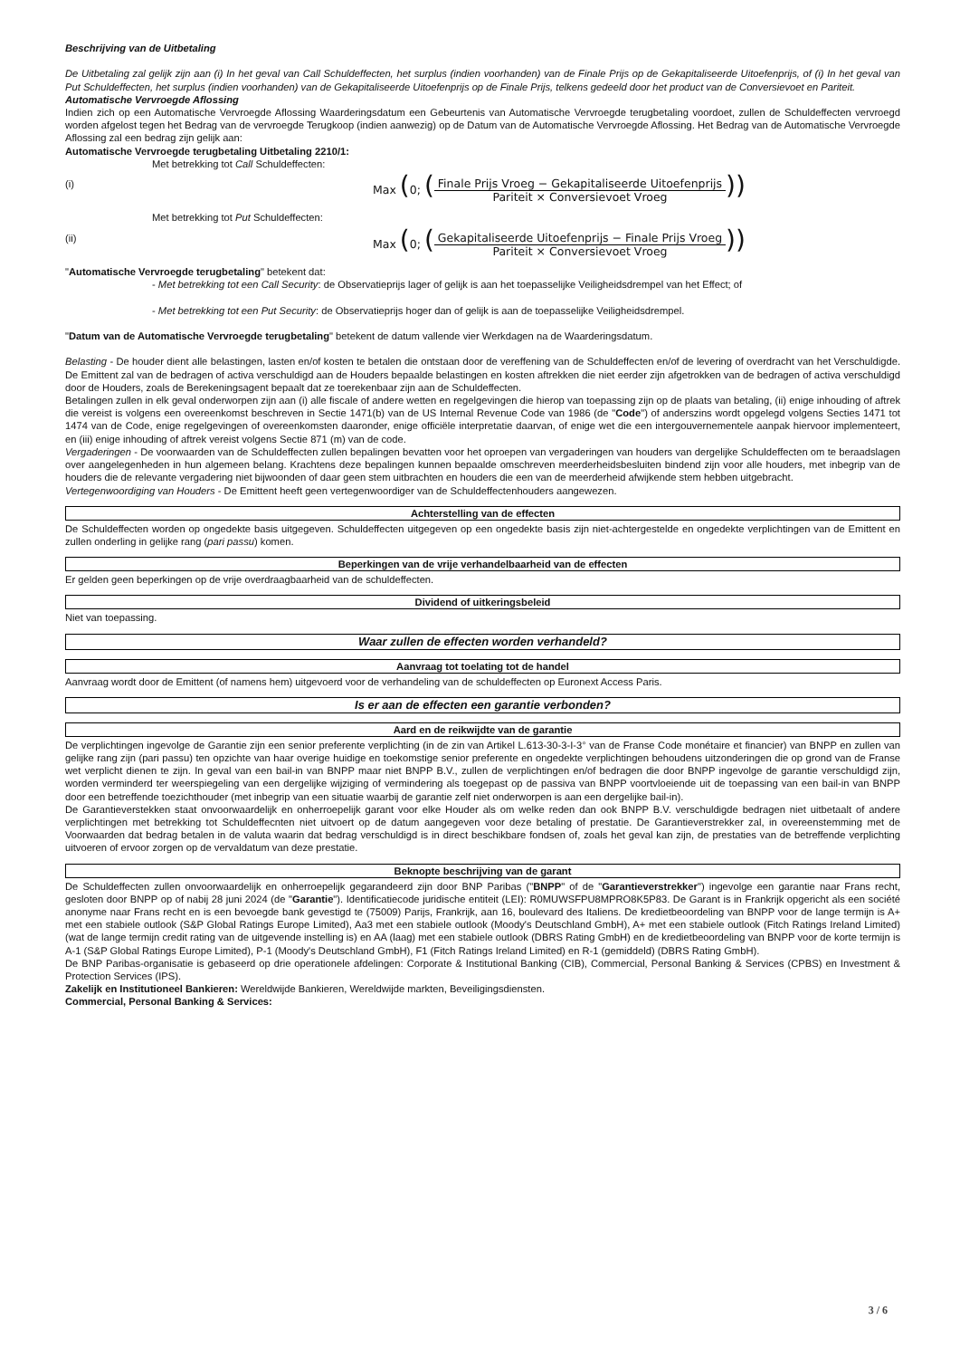Beschrijving van de Uitbetaling
De Uitbetaling zal gelijk zijn aan (i) In het geval van Call Schuldeffecten, het surplus (indien voorhanden) van de Finale Prijs op de Gekapitaliseerde Uitoefenprijs, of (i) In het geval van Put Schuldeffecten, het surplus (indien voorhanden) van de Gekapitaliseerde Uitoefenprijs op de Finale Prijs, telkens gedeeld door het product van de Conversievoet en Pariteit.
Automatische Vervroegde Aflossing
Indien zich op een Automatische Vervroegde Aflossing Waarderingsdatum een Gebeurtenis van Automatische Vervroegde terugbetaling voordoet, zullen de Schuldeffecten vervroegd worden afgelost tegen het Bedrag van de vervroegde Terugkoop (indien aanwezig) op de Datum van de Automatische Vervroegde Aflossing. Het Bedrag van de Automatische Vervroegde Aflossing zal een bedrag zijn gelijk aan:
Automatische Vervroegde terugbetaling Uitbetaling 2210/1:
Met betrekking tot Call Schuldeffecten:
(i) Max (0; (Finale Prijs Vroeg − Gekapitaliseerde Uitoefenprijs Pariteit × Conversievoet Vroeg))
Met betrekking tot Put Schuldeffecten:
(ii) Max (0; (Gekapitaliseerde Uitoefenprijs − Finale Prijs Vroeg Pariteit × Conversievoet Vroeg))
"Automatische Vervroegde terugbetaling" betekent dat:
- Met betrekking tot een Call Security: de Observatieprijs lager of gelijk is aan het toepasselijke Veiligheidsdrempel van het Effect; of
- Met betrekking tot een Put Security: de Observatieprijs hoger dan of gelijk is aan de toepasselijke Veiligheidsdrempel.
"Datum van de Automatische Vervroegde terugbetaling" betekent de datum vallende vier Werkdagen na de Waarderingsdatum.
Belasting - De houder dient alle belastingen, lasten en/of kosten te betalen die ontstaan door de vereffening van de Schuldeffecten en/of de levering of overdracht van het Verschuldigde. De Emittent zal van de bedragen of activa verschuldigd aan de Houders bepaalde belastingen en kosten aftrekken die niet eerder zijn afgetrokken van de bedragen of activa verschuldigd door de Houders, zoals de Berekeningsagent bepaalt dat ze toerekenbaar zijn aan de Schuldeffecten.
Betalingen zullen in elk geval onderworpen zijn aan (i) alle fiscale of andere wetten en regelgevingen die hierop van toepassing zijn op de plaats van betaling, (ii) enige inhouding of aftrek die vereist is volgens een overeenkomst beschreven in Sectie 1471(b) van de US Internal Revenue Code van 1986 (de "Code") of anderszins wordt opgelegd volgens Secties 1471 tot 1474 van de Code, enige regelgevingen of overeenkomsten daaronder, enige officiële interpretatie daarvan, of enige wet die een intergouvernementele aanpak hiervoor implementeert, en (iii) enige inhouding of aftrek vereist volgens Sectie 871 (m) van de code.
Vergaderingen - De voorwaarden van de Schuldeffecten zullen bepalingen bevatten voor het oproepen van vergaderingen van houders van dergelijke Schuldeffecten om te beraadslagen over aangelegenheden in hun algemeen belang. Krachtens deze bepalingen kunnen bepaalde omschreven meerderheidsbesluiten bindend zijn voor alle houders, met inbegrip van de houders die de relevante vergadering niet bijwoonden of daar geen stem uitbrachten en houders die een van de meerderheid afwijkende stem hebben uitgebracht.
Vertegenwoordiging van Houders - De Emittent heeft geen vertegenwoordiger van de Schuldeffectenhouders aangewezen.
Achterstelling van de effecten
De Schuldeffecten worden op ongedekte basis uitgegeven. Schuldeffecten uitgegeven op een ongedekte basis zijn niet-achtergestelde en ongedekte verplichtingen van de Emittent en zullen onderling in gelijke rang (pari passu) komen.
Beperkingen van de vrije verhandelbaarheid van de effecten
Er gelden geen beperkingen op de vrije overdraagbaarheid van de schuldeffecten.
Dividend of uitkeringsbeleid
Niet van toepassing.
Waar zullen de effecten worden verhandeld?
Aanvraag tot toelating tot de handel
Aanvraag wordt door de Emittent (of namens hem) uitgevoerd voor de verhandeling van de schuldeffecten op Euronext Access Paris.
Is er aan de effecten een garantie verbonden?
Aard en de reikwijdte van de garantie
De verplichtingen ingevolge de Garantie zijn een senior preferente verplichting (in de zin van Artikel L.613-30-3-I-3° van de Franse Code monétaire et financier) van BNPP en zullen van gelijke rang zijn (pari passu) ten opzichte van haar overige huidige en toekomstige senior preferente en ongedekte verplichtingen behoudens uitzonderingen die op grond van de Franse wet verplicht dienen te zijn. In geval van een bail-in van BNPP maar niet BNPP B.V., zullen de verplichtingen en/of bedragen die door BNPP ingevolge de garantie verschuldigd zijn, worden verminderd ter weerspiegeling van een dergelijke wijziging of vermindering als toegepast op de passiva van BNPP voortvloeiende uit de toepassing van een bail-in van BNPP door een betreffende toezichthouder (met inbegrip van een situatie waarbij de garantie zelf niet onderworpen is aan een dergelijke bail-in).
De Garantieverstekken staat onvoorwaardelijk en onherroepelijk garant voor elke Houder als om welke reden dan ook BNPP B.V. verschuldigde bedragen niet uitbetaalt of andere verplichtingen met betrekking tot Schuldeffecnten niet uitvoert op de datum aangegeven voor deze betaling of prestatie. De Garantieverstrekker zal, in overeenstemming met de Voorwaarden dat bedrag betalen in de valuta waarin dat bedrag verschuldigd is in direct beschikbare fondsen of, zoals het geval kan zijn, de prestaties van de betreffende verplichting uitvoeren of ervoor zorgen op de vervaldatum van deze prestatie.
Beknopte beschrijving van de garant
De Schuldeffecten zullen onvoorwaardelijk en onherroepelijk gegarandeerd zijn door BNP Paribas ("BNPP" of de "Garantieverstrekker") ingevolge een garantie naar Frans recht, gesloten door BNPP op of nabij 28 juni 2024 (de "Garantie"). Identificatiecode juridische entiteit (LEI): R0MUWSFPU8MPRO8K5P83. De Garant is in Frankrijk opgericht als een société anonyme naar Frans recht en is een bevoegde bank gevestigd te (75009) Parijs, Frankrijk, aan 16, boulevard des Italiens. De kredietbeoordeling van BNPP voor de lange termijn is A+ met een stabiele outlook (S&P Global Ratings Europe Limited), Aa3 met een stabiele outlook (Moody's Deutschland GmbH), A+ met een stabiele outlook (Fitch Ratings Ireland Limited) (wat de lange termijn credit rating van de uitgevende instelling is) en AA (laag) met een stabiele outlook (DBRS Rating GmbH) en de kredietbeoordeling van BNPP voor de korte termijn is A-1 (S&P Global Ratings Europe Limited), P-1 (Moody's Deutschland GmbH), F1 (Fitch Ratings Ireland Limited) en R-1 (gemiddeld) (DBRS Rating GmbH).
De BNP Paribas-organisatie is gebaseerd op drie operationele afdelingen: Corporate & Institutional Banking (CIB), Commercial, Personal Banking & Services (CPBS) en Investment & Protection Services (IPS).
Zakelijk en Institutioneel Bankieren: Wereldwijde Bankieren, Wereldwijde markten, Beveiligingsdiensten.
Commercial, Personal Banking & Services:
3 / 6